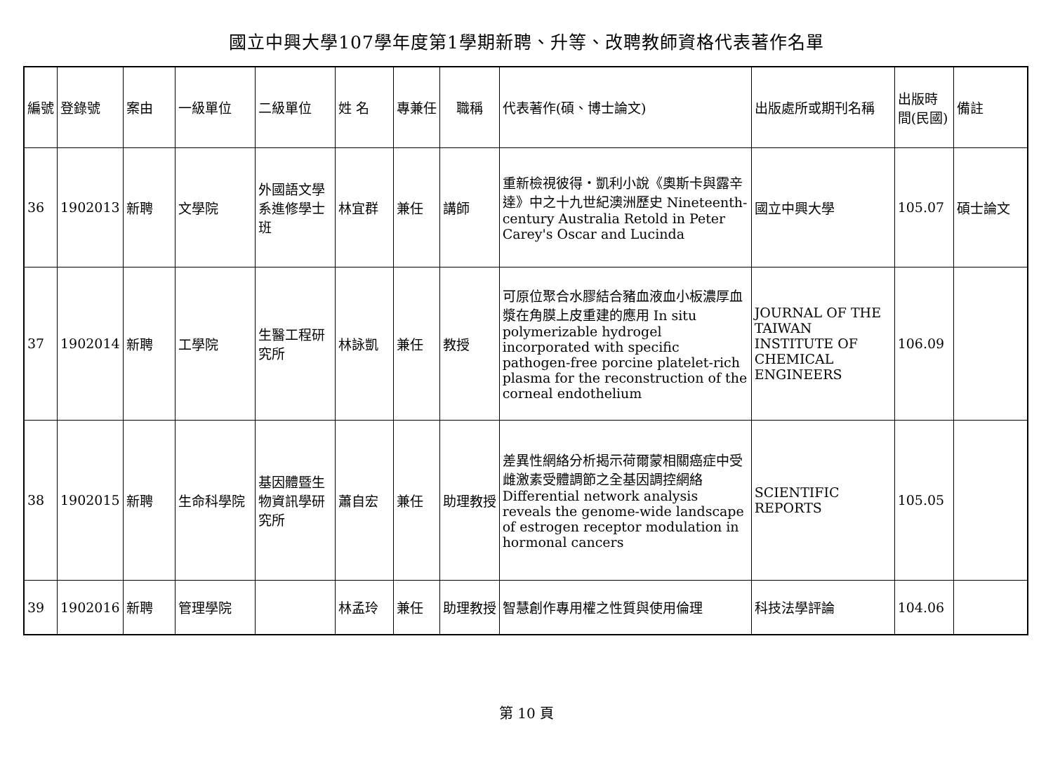國立中興大學107學年度第1學期新聘、升等、改聘教師資格代表著作名單
| 編號 | 登錄號 | 案由 | 一級單位 | 二級單位 | 姓 名 | 專兼任 | 職稱 | 代表著作(碩、博士論文) | 出版處所或期刊名稱 | 出版時間(民國) | 備註 |
| 36 | 1902013 | 新聘 | 文學院 | 外國語文學系進修學士班 | 林宜群 | 兼任 | 講師 | 重新檢視彼得・凱利小說《奧斯卡與露辛達》中之十九世紀澳洲歷史 Nineteenth-century Australia Retold in Peter Carey's Oscar and Lucinda | 國立中興大學 | 105.07 | 碩士論文 |
| 37 | 1902014 | 新聘 | 工學院 | 生醫工程研究所 | 林詠凱 | 兼任 | 教授 | 可原位聚合水膠結合豬血液血小板濃厚血漿在角膜上皮重建的應用 In situ polymerizable hydrogel incorporated with specific pathogen-free porcine platelet-rich plasma for the reconstruction of the corneal endothelium | JOURNAL OF THE TAIWAN INSTITUTE OF CHEMICAL ENGINEERS | 106.09 | |
| 38 | 1902015 | 新聘 | 生命科學院 | 基因體暨生物資訊學研究所 | 蕭自宏 | 兼任 | 助理教授 | 差異性網絡分析揭示荷爾蒙相關癌症中受雌激素受體調節之全基因調控網絡 Differential network analysis reveals the genome-wide landscape of estrogen receptor modulation in hormonal cancers | SCIENTIFIC REPORTS | 105.05 | |
| 39 | 1902016 | 新聘 | 管理學院 | | 林孟玲 | 兼任 | 助理教授 | 智慧創作專用權之性質與使用倫理 | 科技法學評論 | 104.06 | |
第 10 頁